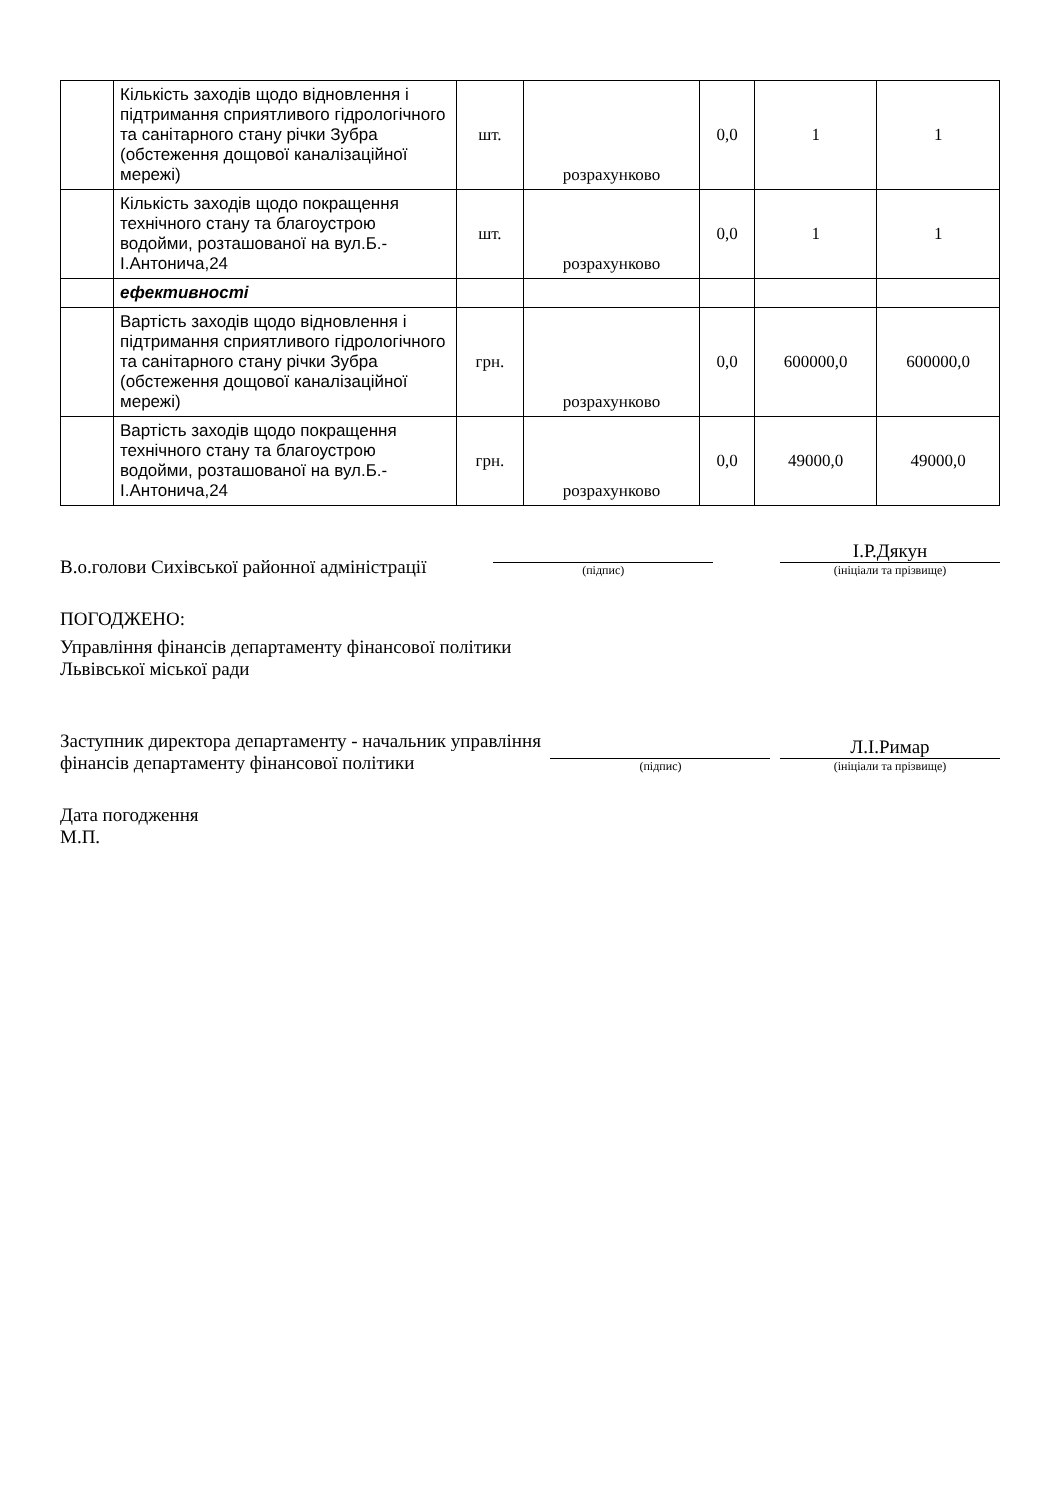| | Кількість заходів щодо відновлення і підтримання сприятливого гідрологічного та санітарного стану річки Зубра (обстеження дощової каналізаційної мережі) | шт. | розрахунково | 0,0 | 1 | 1 |
| | Кількість заходів щодо покращення технічного стану та благоустрою водойми, розташованої на вул.Б.-І.Антонича,24 | шт. | розрахунково | 0,0 | 1 | 1 |
| | ефективності | | | | | |
| | Вартість заходів щодо відновлення і підтримання сприятливого гідрологічного та санітарного стану річки Зубра (обстеження дощової каналізаційної мережі) | грн. | розрахунково | 0,0 | 600000,0 | 600000,0 |
| | Вартість заходів щодо покращення технічного стану та благоустрою водойми, розташованої на вул.Б.-І.Антонича,24 | грн. | розрахунково | 0,0 | 49000,0 | 49000,0 |
В.о.голови Сихівської районної адміністрації
(підпис)
І.Р.Дякун
(ініціали та прізвище)
ПОГОДЖЕНО:
Управління фінансів департаменту фінансової політики
Львівської міської ради
Заступник директора департаменту - начальник управління
фінансів департаменту фінансової політики
(підпис)
Л.І.Римар
(ініціали та прізвище)
Дата погодження
М.П.